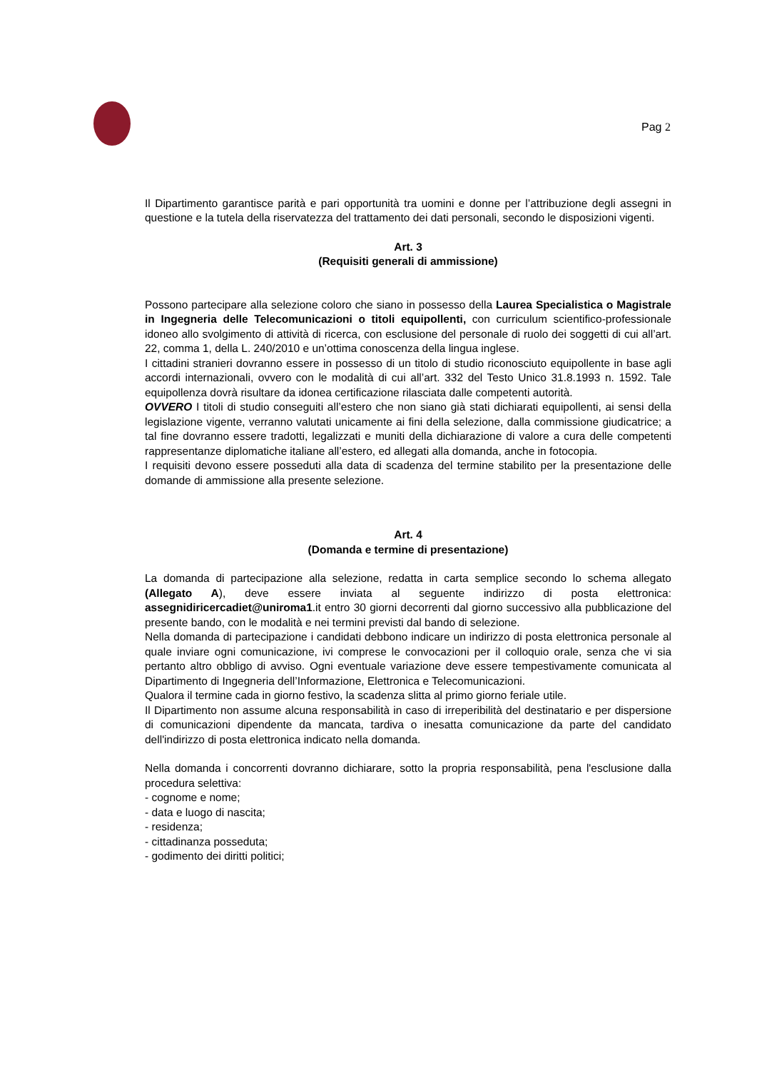Pag 2
Il Dipartimento garantisce parità e pari opportunità tra uomini e donne per l’attribuzione degli assegni in questione e la tutela della riservatezza del trattamento dei dati personali, secondo le disposizioni vigenti.
Art. 3
(Requisiti generali di ammissione)
Possono partecipare alla selezione coloro che siano in possesso della Laurea Specialistica o Magistrale in Ingegneria delle Telecomunicazioni o titoli equipollenti, con curriculum scientifico-professionale idoneo allo svolgimento di attività di ricerca, con esclusione del personale di ruolo dei soggetti di cui all’art. 22, comma 1, della L. 240/2010 e un’ottima conoscenza della lingua inglese.
I cittadini stranieri dovranno essere in possesso di un titolo di studio riconosciuto equipollente in base agli accordi internazionali, ovvero con le modalità di cui all’art. 332 del Testo Unico 31.8.1993 n. 1592. Tale equipollenza dovrà risultare da idonea certificazione rilasciata dalle competenti autorità.
OVVERO I titoli di studio conseguiti all’estero che non siano già stati dichiarati equipollenti, ai sensi della legislazione vigente, verranno valutati unicamente ai fini della selezione, dalla commissione giudicatrice; a tal fine dovranno essere tradotti, legalizzati e muniti della dichiarazione di valore a cura delle competenti rappresentanze diplomatiche italiane all’estero, ed allegati alla domanda, anche in fotocopia.
I requisiti devono essere posseduti alla data di scadenza del termine stabilito per la presentazione delle domande di ammissione alla presente selezione.
Art. 4
(Domanda e termine di presentazione)
La domanda di partecipazione alla selezione, redatta in carta semplice secondo lo schema allegato (Allegato A), deve essere inviata al seguente indirizzo di posta elettronica: assegnidiricercadiet@uniroma1.it entro 30 giorni decorrenti dal giorno successivo alla pubblicazione del presente bando, con le modalità e nei termini previsti dal bando di selezione.
Nella domanda di partecipazione i candidati debbono indicare un indirizzo di posta elettronica personale al quale inviare ogni comunicazione, ivi comprese le convocazioni per il colloquio orale, senza che vi sia pertanto altro obbligo di avviso. Ogni eventuale variazione deve essere tempestivamente comunicata al Dipartimento di Ingegneria dell’Informazione, Elettronica e Telecomunicazioni.
Qualora il termine cada in giorno festivo, la scadenza slitta al primo giorno feriale utile.
Il Dipartimento non assume alcuna responsabilità in caso di irreperibilità del destinatario e per dispersione di comunicazioni dipendente da mancata, tardiva o inesatta comunicazione da parte del candidato dell'indirizzo di posta elettronica indicato nella domanda.
Nella domanda i concorrenti dovranno dichiarare, sotto la propria responsabilità, pena l'esclusione dalla procedura selettiva:
- cognome e nome;
- data e luogo di nascita;
- residenza;
- cittadinanza posseduta;
- godimento dei diritti politici;